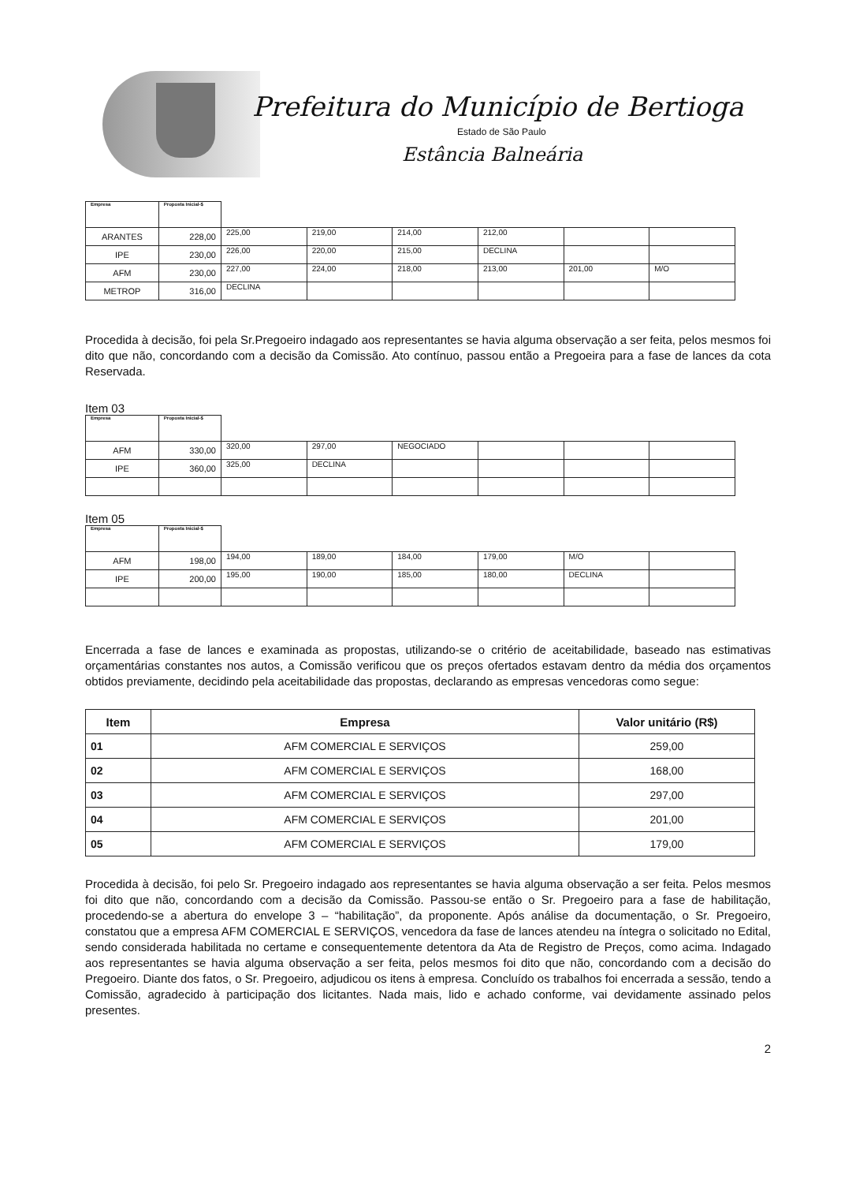Prefeitura do Município de Bertioga
Estado de São Paulo
Estância Balneária
| Empresa | Proposta Inicial-$ | | | | | | |
| --- | --- | --- | --- | --- | --- | --- | --- |
| ARANTES | 228,00 | 225,00 | 219,00 | 214,00 | 212,00 | | |
| IPE | 230,00 | 226,00 | 220,00 | 215,00 | DECLINA | | |
| AFM | 230,00 | 227,00 | 224,00 | 218,00 | 213,00 | 201,00 | M/O |
| METROP | 316,00 | DECLINA | | | | | |
Procedida à decisão, foi pela Sr.Pregoeiro indagado aos representantes se havia alguma observação a ser feita, pelos mesmos foi dito que não, concordando com a decisão da Comissão. Ato contínuo, passou então a Pregoeira para a fase de lances da cota Reservada.
Item 03
| Empresa | Proposta Inicial-$ | | | | | | |
| --- | --- | --- | --- | --- | --- | --- | --- |
| AFM | 330,00 | 320,00 | 297,00 | NEGOCIADO | | | |
| IPE | 360,00 | 325,00 | DECLINA | | | | |
Item 05
| Empresa | Proposta Inicial-$ | | | | | | |
| --- | --- | --- | --- | --- | --- | --- | --- |
| AFM | 198,00 | 194,00 | 189,00 | 184,00 | 179,00 | M/O | |
| IPE | 200,00 | 195,00 | 190,00 | 185,00 | 180,00 | DECLINA | |
Encerrada a fase de lances e examinada as propostas, utilizando-se o critério de aceitabilidade, baseado nas estimativas orçamentárias constantes nos autos, a Comissão verificou que os preços ofertados estavam dentro da média dos orçamentos obtidos previamente, decidindo pela aceitabilidade das propostas, declarando as empresas vencedoras como segue:
| Item | Empresa | Valor unitário (R$) |
| --- | --- | --- |
| 01 | AFM COMERCIAL E SERVIÇOS | 259,00 |
| 02 | AFM COMERCIAL E SERVIÇOS | 168,00 |
| 03 | AFM COMERCIAL E SERVIÇOS | 297,00 |
| 04 | AFM COMERCIAL E SERVIÇOS | 201,00 |
| 05 | AFM COMERCIAL E SERVIÇOS | 179,00 |
Procedida à decisão, foi pelo Sr. Pregoeiro indagado aos representantes se havia alguma observação a ser feita. Pelos mesmos foi dito que não, concordando com a decisão da Comissão. Passou-se então o Sr. Pregoeiro para a fase de habilitação, procedendo-se a abertura do envelope 3 – “habilitação”, da proponente. Após análise da documentação, o Sr. Pregoeiro, constatou que a empresa AFM COMERCIAL E SERVIÇOS, vencedora da fase de lances atendeu na íntegra o solicitado no Edital, sendo considerada habilitada no certame e consequentemente detentora da Ata de Registro de Preços, como acima. Indagado aos representantes se havia alguma observação a ser feita, pelos mesmos foi dito que não, concordando com a decisão do Pregoeiro. Diante dos fatos, o Sr. Pregoeiro, adjudicou os itens à empresa. Concluído os trabalhos foi encerrada a sessão, tendo a Comissão, agradecido à participação dos licitantes. Nada mais, lido e achado conforme, vai devidamente assinado pelos presentes.
2